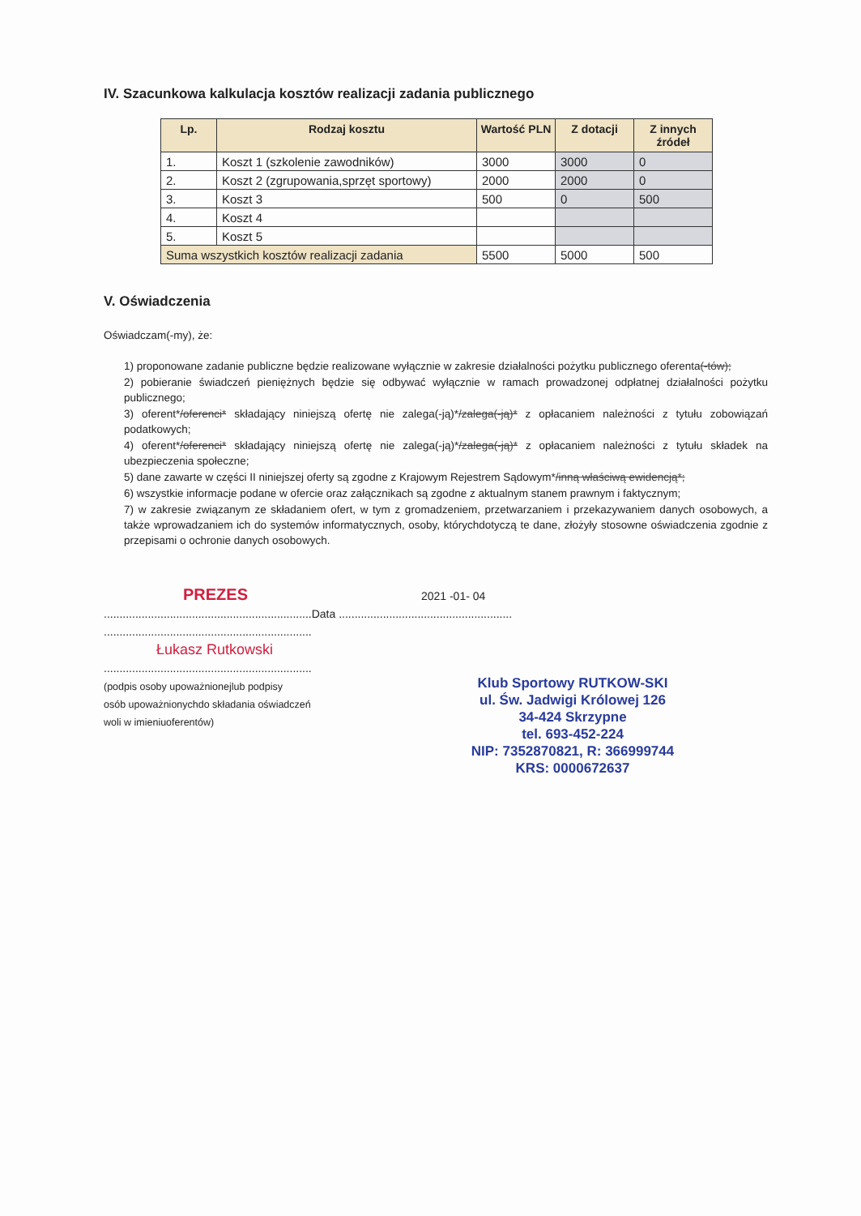IV. Szacunkowa kalkulacja kosztów realizacji zadania publicznego
| Lp. | Rodzaj kosztu | Wartość PLN | Z dotacji | Z innych źródeł |
| --- | --- | --- | --- | --- |
| 1. | Koszt 1 (szkolenie zawodników) | 3000 | 3000 | 0 |
| 2. | Koszt 2 (zgrupowania,sprzęt sportowy) | 2000 | 2000 | 0 |
| 3. | Koszt 3 | 500 | 0 | 500 |
| 4. | Koszt 4 | | | |
| 5. | Koszt 5 | | | |
| Suma wszystkich kosztów realizacji zadania | | 5500 | 5000 | 500 |
V. Oświadczenia
Oświadczam(-my), że:
1) proponowane zadanie publiczne będzie realizowane wyłącznie w zakresie działalności pożytku publicznego oferenta(-tów);
2) pobieranie świadczeń pieniężnych będzie się odbywać wyłącznie w ramach prowadzonej odpłatnej działalności pożytku publicznego;
3) oferent*/oferenci* składający niniejszą ofertę nie zalega(-ją)*/zalega(-ją)* z opłacaniem należności z tytułu zobowiązań podatkowych;
4) oferent*/oferenci* składający niniejszą ofertę nie zalega(-ją)*/zalega(-ją)* z opłacaniem należności z tytułu składek na ubezpieczenia społeczne;
5) dane zawarte w części II niniejszej oferty są zgodne z Krajowym Rejestrem Sądowym*/inną właściwą ewidencją*;
6) wszystkie informacje podane w ofercie oraz załącznikach są zgodne z aktualnym stanem prawnym i faktycznym;
7) w zakresie związanym ze składaniem ofert, w tym z gromadzeniem, przetwarzaniem i przekazywaniem danych osobowych, a także wprowadzaniem ich do systemów informatycznych, osoby, którychdotyczą te dane, złożyły stosowne oświadczenia zgodnie z przepisami o ochronie danych osobowych.
PREZES 2021 -01- 04
..................................................................Data .......................................................
..................................................................
Łukasz Rutkowski
..................................................................
(podpis osoby upoważnionejlub podpisy
osób upoważnionychdo składania oświadczeń
woli w imieniuoferentów)
Klub Sportowy RUTKOW-SKI
ul. Św. Jadwigi Królowej 126
34-424 Skrzypne
tel. 693-452-224
NIP: 7352870821, R: 366999744
KRS: 0000672637